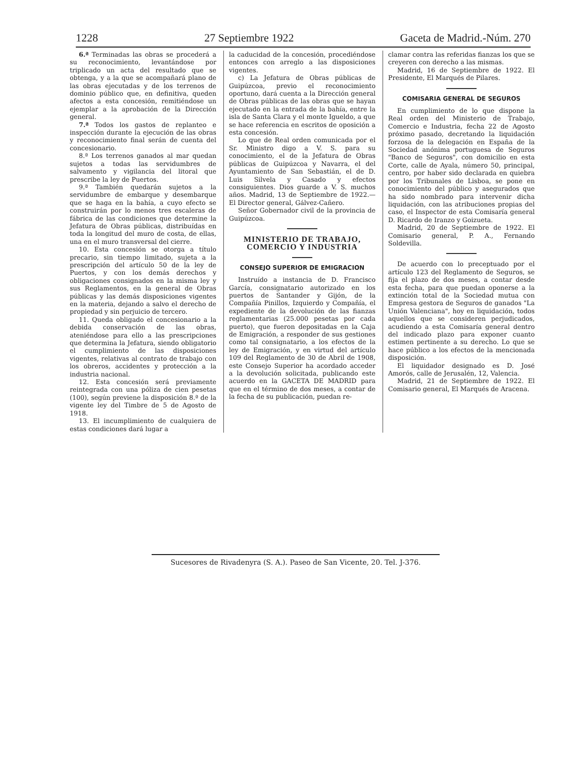1228 27 Septiembre 1922 Gaceta de Madrid.-Núm. 270
6.ª Terminadas las obras se procederá a su reconocimiento, levantándose por triplicado un acta del resultado que se obtenga, y a la que se acompañará plano de las obras ejecutadas y de los terrenos de dominio público que, en definitiva, queden afectos a esta concesión, remitiéndose un ejemplar a la aprobación de la Dirección general.
7.ª Todos los gastos de replanteo e inspección durante la ejecución de las obras y reconocimiento final serán de cuenta del concesionario.
8.ª Los terrenos ganados al mar quedan sujetos a todas las servidumbres de salvamento y vigilancia del litoral que prescribe la ley de Puertos.
9.ª También quedarán sujetos a la servidumbre de embarque y desembarque que se haga en la bahía, a cuyo efecto se construirán por lo menos tres escaleras de fábrica de las condiciones que determine la Jefatura de Obras públicas, distribuídas en toda la longitud del muro de costa, de ellas, una en el muro transversal del cierre.
10. Esta concesión se otorga a título precario, sin tiempo limitado, sujeta a la prescripción del artículo 50 de la ley de Puertos, y con los demás derechos y obligaciones consignados en la misma ley y sus Reglamentos, en la general de Obras públicas y las demás disposiciones vigentes en la materia, dejando a salvo el derecho de propiedad y sin perjuicio de tercero.
11. Queda obligado el concesionario a la debida conservación de las obras, ateniéndose para ello a las prescripciones que determina la Jefatura, siendo obligatorio el cumplimiento de las disposiciones vigentes, relativas al contrato de trabajo con los obreros, accidentes y protección a la industria nacional.
12. Esta concesión será previamente reintegrada con una póliza de cien pesetas (100), según previene la disposición 8.ª de la vigente ley del Timbre de 5 de Agosto de 1918.
13. El incumplimiento de cualquiera de estas condiciones dará lugar a
la caducidad de la concesión, procediéndose entonces con arreglo a las disposiciones vigentes.
c) La Jefatura de Obras públicas de Guipúzcoa, previo el reconocimiento oportuno, dará cuenta a la Dirección general de Obras públicas de las obras que se hayan ejecutado en la entrada de la bahía, entre la isla de Santa Clara y el monte Igueldo, a que se hace referencia en escritos de oposición a esta concesión.
Lo que de Real orden comunicada por el Sr. Ministro digo a V. S. para su conocimiento, el de la Jefatura de Obras públicas de Guipúzcoa y Navarra, el del Ayuntamiento de San Sebastián, el de D. Luis Silvela y Casado y efectos consiguientes. Dios guarde a V. S. muchos años. Madrid, 13 de Septiembre de 1922.—El Director general, Gálvez-Cañero.
Señor Gobernador civil de la provincia de Guipúzcoa.
MINISTERIO DE TRABAJO, COMERCIO Y INDUSTRIA
CONSEJO SUPERIOR DE EMIGRACION
Instruído a instancia de D. Francisco García, consignatario autorizado en los puertos de Santander y Gijón, de la Compañía Pinillos, Izquierdo y Compañía, el expediente de la devolución de las fianzas reglamentarias (25.000 pesetas por cada puerto), que fueron depositadas en la Caja de Emigración, a responder de sus gestiones como tal consignatario, a los efectos de la ley de Emigración, y en virtud del artículo 109 del Reglamento de 30 de Abril de 1908, este Consejo Superior ha acordado acceder a la devolución solicitada, publicando este acuerdo en la GACETA DE MADRID para que en el término de dos meses, a contar de la fecha de su publicación, puedan re-
clamar contra las referidas fianzas los que se creyeren con derecho a las mismas.
Madrid, 16 de Septiembre de 1922. El Presidente, El Marqués de Pilares.
COMISARIA GENERAL DE SEGUROS
En cumplimiento de lo que dispone la Real orden del Ministerio de Trabajo, Comercio e Industria, fecha 22 de Agosto próximo pasado, decretando la liquidación forzosa de la delegación en España de la Sociedad anónima portuguesa de Seguros "Banco de Seguros", con domicilio en esta Corte, calle de Ayala, número 50, principal, centro, por haber sido declarada en quiebra por los Tribunales de Lisboa, se pone en conocimiento del público y asegurados que ha sido nombrado para intervenir dicha liquidación, con las atribuciones propias del caso, el Inspector de esta Comisaría general D. Ricardo de Iranzo y Goizueta.
Madrid, 20 de Septiembre de 1922. El Comisario general, P. A., Fernando Soldevilla.
De acuerdo con lo preceptuado por el artículo 123 del Reglamento de Seguros, se fija el plazo de dos meses, a contar desde esta fecha, para que puedan oponerse a la extinción total de la Sociedad mutua con Empresa gestora de Seguros de ganados "La Unión Valenciana", hoy en liquidación, todos aquellos que se consideren perjudicados, acudiendo a esta Comisaría general dentro del indicado plazo para exponer cuanto estimen pertinente a su derecho. Lo que se hace público a los efectos de la mencionada disposición.
El liquidador designado es D. José Amorós, calle de Jerusalén, 12, Valencia.
Madrid, 21 de Septiembre de 1922. El Comisario general, El Marqués de Aracena.
Sucesores de Rivadenyra (S. A.). Paseo de San Vicente, 20. Tel. J-376.